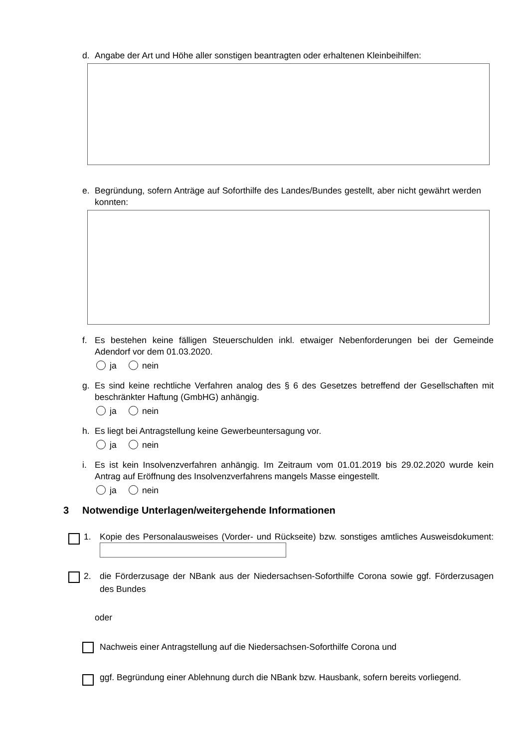d. Angabe der Art und Höhe aller sonstigen beantragten oder erhaltenen Kleinbeihilfen:
e. Begründung, sofern Anträge auf Soforthilfe des Landes/Bundes gestellt, aber nicht gewährt werden konnten:
f. Es bestehen keine fälligen Steuerschulden inkl. etwaiger Nebenforderungen bei der Gemeinde Adendorf vor dem 01.03.2020.
ja nein
g. Es sind keine rechtliche Verfahren analog des § 6 des Gesetzes betreffend der Gesellschaften mit beschränkter Haftung (GmbHG) anhängig.
ja nein
h. Es liegt bei Antragstellung keine Gewerbeuntersagung vor.
ja nein
i. Es ist kein Insolvenzverfahren anhängig. Im Zeitraum vom 01.01.2019 bis 29.02.2020 wurde kein Antrag auf Eröffnung des Insolvenzverfahrens mangels Masse eingestellt.
ja nein
3 Notwendige Unterlagen/weitergehende Informationen
1. Kopie des Personalausweises (Vorder- und Rückseite) bzw. sonstiges amtliches Ausweisdokument:
2. die Förderzusage der NBank aus der Niedersachsen-Soforthilfe Corona sowie ggf. Förderzusagen des Bundes
oder
Nachweis einer Antragstellung auf die Niedersachsen-Soforthilfe Corona und
ggf. Begründung einer Ablehnung durch die NBank bzw. Hausbank, sofern bereits vorliegend.